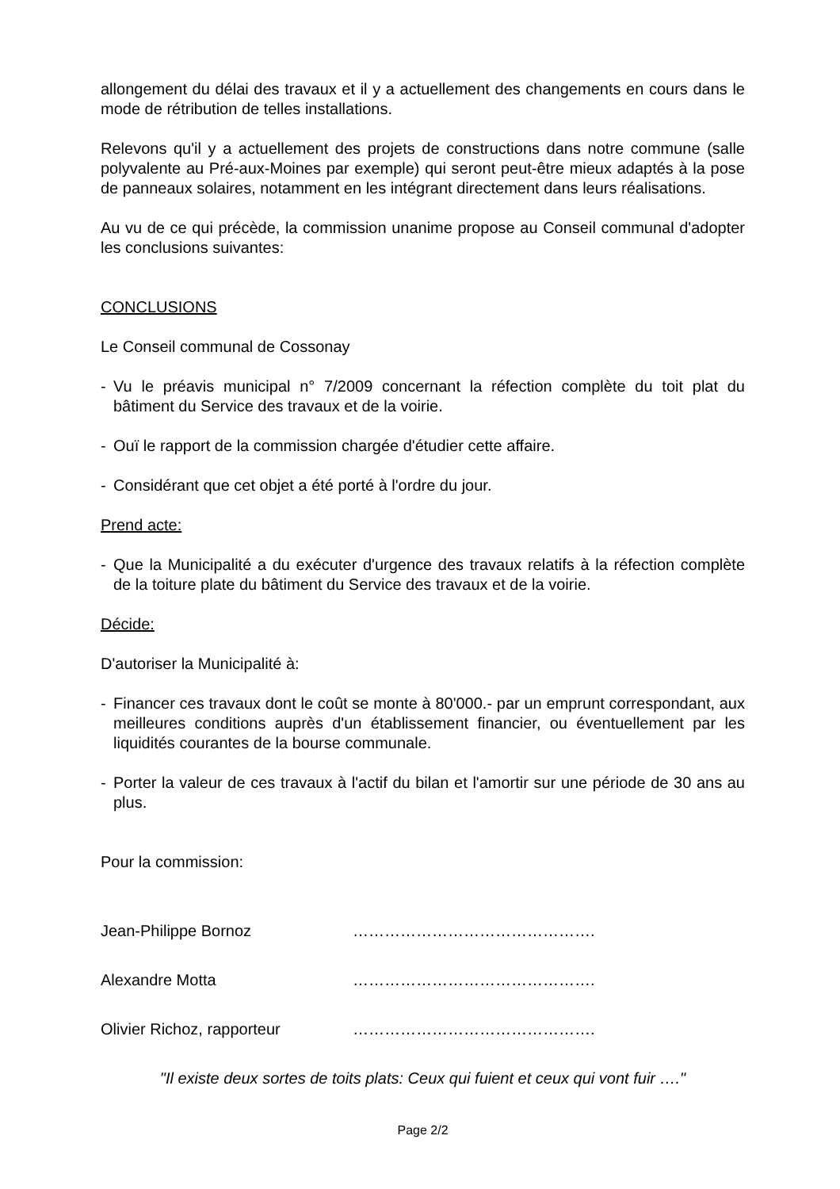allongement du délai des travaux et il y a actuellement des changements en cours dans le mode de rétribution de telles installations.
Relevons qu'il y a actuellement des projets de constructions dans notre commune (salle polyvalente au Pré-aux-Moines par exemple) qui seront peut-être mieux adaptés à la pose de panneaux solaires, notamment en les intégrant directement dans leurs réalisations.
Au vu de ce qui précède, la commission unanime propose au Conseil communal d'adopter les conclusions suivantes:
CONCLUSIONS
Le Conseil communal de Cossonay
- Vu le préavis municipal n° 7/2009 concernant la réfection complète du toit plat du bâtiment du Service des travaux et de la voirie.
- Ouï le rapport de la commission chargée d'étudier cette affaire.
- Considérant que cet objet a été porté à l'ordre du jour.
Prend acte:
- Que la Municipalité a du exécuter d'urgence des travaux relatifs à la réfection complète de la toiture plate du bâtiment du Service des travaux et de la voirie.
Décide:
D'autoriser la Municipalité à:
- Financer ces travaux dont le coût se monte à 80'000.- par un emprunt correspondant, aux meilleures conditions auprès d'un établissement financier, ou éventuellement par les liquidités courantes de la bourse communale.
- Porter la valeur de ces travaux à l'actif du bilan et l'amortir sur une période de 30 ans au plus.
Pour la commission:
Jean-Philippe Bornoz ……………………………………….
Alexandre Motta ……………………………………….
Olivier Richoz, rapporteur ……………………………………….
"Il existe deux sortes de toits plats: Ceux qui fuient et ceux qui vont fuir …."
Page 2/2